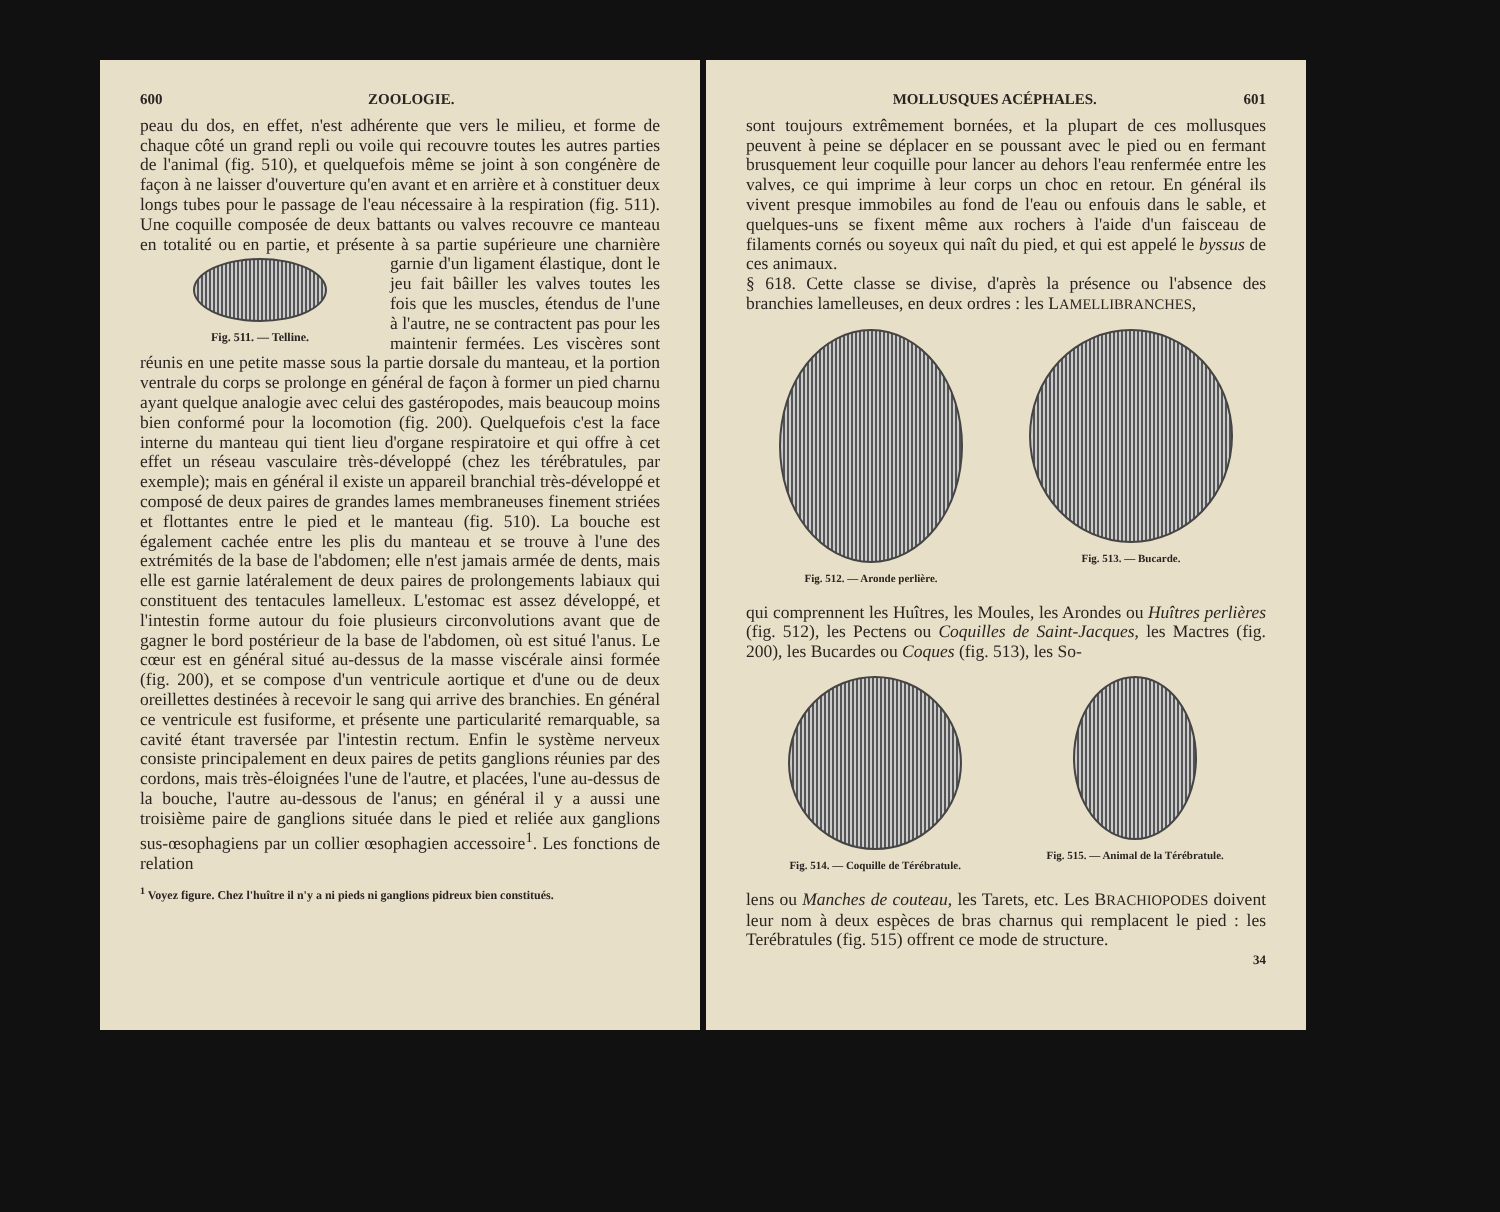600 ZOOLOGIE.
peau du dos, en effet, n'est adhérente que vers le milieu, et forme de chaque côté un grand repli ou voile qui recouvre toutes les autres parties de l'animal (fig. 510), et quelquefois même se joint à son congénère de façon à ne laisser d'ouverture qu'en avant et en arrière et à constituer deux longs tubes pour le passage de l'eau nécessaire à la respiration (fig. 511). Une coquille composée de deux battants ou valves recouvre ce manteau en totalité ou en partie, et présente à sa partie supérieure une charnière garnie Fig. 511. — Telline. d'un ligament élastique, dont le jeu fait bâiller les valves toutes les fois que les muscles, étendus de l'une à l'autre, ne se contractent pas pour les maintenir fermées. Les viscères sont réunis en une petite masse sous la partie dorsale du manteau, et la portion ventrale du corps se prolonge en général de façon à former un pied charnu ayant quelque analogie avec celui des gastéropodes, mais beaucoup moins bien conformé pour la locomotion (fig. 200). Quelquefois c'est la face interne du manteau qui tient lieu d'organe respiratoire et qui offre à cet effet un réseau vasculaire très-développé (chez les térébratules, par exemple); mais en général il existe un appareil branchial très-développé et composé de deux paires de grandes lames membraneuses finement striées et flottantes entre le pied et le manteau (fig. 510). La bouche est également cachée entre les plis du manteau et se trouve à l'une des extrémités de la base de l'abdomen; elle n'est jamais armée de dents, mais elle est garnie latéralement de deux paires de prolongements labiaux qui constituent des tentacules lamelleux. L'estomac est assez développé, et l'intestin forme autour du foie plusieurs circonvolutions avant que de gagner le bord postérieur de la base de l'abdomen, où est situé l'anus. Le cœur est en général situé au-dessus de la masse viscérale ainsi formée (fig. 200), et se compose d'un ventricule aortique et d'une ou de deux oreillettes destinées à recevoir le sang qui arrive des branchies. En général ce ventricule est fusiforme, et présente une particularité remarquable, sa cavité étant traversée par l'intestin rectum. Enfin le système nerveux consiste principalement en deux paires de petits ganglions réunies par des cordons, mais très-éloignées l'une de l'autre, et placées, l'une au-dessus de la bouche, l'autre au-dessous de l'anus; en général il y a aussi une troisième paire de ganglions située dans le pied et reliée aux ganglions sus-œsophagiens par un collier œsophagien accessoire<sup>1</sup>. Les fonctions de relation
<sup>1</sup> Voyez figure. Chez l'huître il n'y a ni pieds ni ganglions pidreux bien constitués.
MOLLUSQUES ACÉPHALES. 601
sont toujours extrêmement bornées, et la plupart de ces mollusques peuvent à peine se déplacer en se poussant avec le pied ou en fermant brusquement leur coquille pour lancer au dehors l'eau renfermée entre les valves, ce qui imprime à leur corps un choc en retour. En général ils vivent presque immobiles au fond de l'eau ou enfouis dans le sable, et quelques-uns se fixent même aux rochers à l'aide d'un faisceau de filaments cornés ou soyeux qui naît du pied, et qui est appelé le byssus de ces animaux.
§ 618. Cette classe se divise, d'après la présence ou l'absence des branchies lamelleuses, en deux ordres : les LAMELLIBRANCHES,
Fig. 512. — Aronde perlière. Fig. 513. — Bucarde.
qui comprennent les Huîtres, les Moules, les Arondes ou Huîtres perlières (fig. 512), les Pectens ou Coquilles de Saint-Jacques, les Mactres (fig. 200), les Bucardes ou Coques (fig. 513), les So-
Fig. 514. — Coquille de Térébratule.
Fig. 515. — Animal de la Térébratule.
lens ou Manches de couteau, les Tarets, etc. Les BRACHIOPODES doivent leur nom à deux espèces de bras charnus qui remplacent le pied : les Terébratules (fig. 515) offrent ce mode de structure.
34